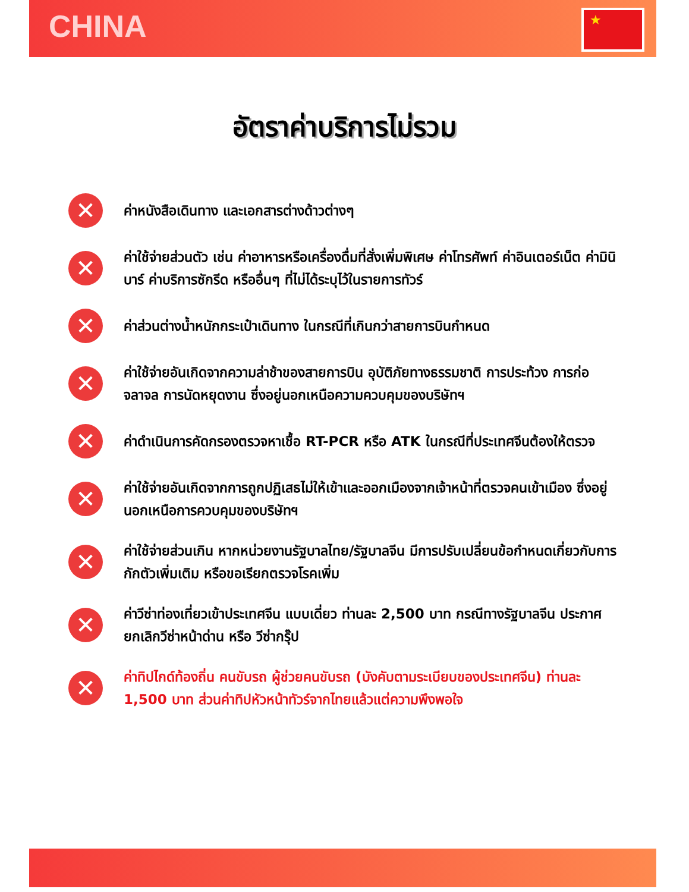CHINA ★
อัตราค่าบริการไม่รวม
✕
ค่าหนังสือเดินทาง และเอกสารต่างด้าวต่างๆ
✕
ค่าใช้จ่ายส่วนตัว เช่น ค่าอาหารหรือเครื่องดื่มที่สั่งเพิ่มพิเศษ ค่าโทรศัพท์ ค่าอินเตอร์เน็ต ค่ามินิบาร์ ค่าบริการซักรีด หรืออื่นๆ ที่ไม่ได้ระบุไว้ในรายการทัวร์
✕
ค่าส่วนต่างน้ำหนักกระเป๋าเดินทาง ในกรณีที่เกินกว่าสายการบินกำหนด
✕
ค่าใช้จ่ายอันเกิดจากความล่าช้าของสายการบิน อุบัติภัยทางธรรมชาติ การประท้วง การก่อจลาจล การนัดหยุดงาน ซึ่งอยู่นอกเหนือความควบคุมของบริษัทฯ
✕
ค่าดำเนินการคัดกรองตรวจหาเชื้อ RT-PCR หรือ ATK ในกรณีที่ประเทศจีนต้องให้ตรวจ
✕
ค่าใช้จ่ายอันเกิดจากการถูกปฏิเสธไม่ให้เข้าและออกเมืองจากเจ้าหน้าที่ตรวจคนเข้าเมือง ซึ่งอยู่นอกเหนือการควบคุมของบริษัทฯ
✕
ค่าใช้จ่ายส่วนเกิน หากหน่วยงานรัฐบาลไทย/รัฐบาลจีน มีการปรับเปลี่ยนข้อกำหนดเกี่ยวกับการกักตัวเพิ่มเติม หรือขอเรียกตรวจโรคเพิ่ม
✕
ค่าวีซ่าท่องเที่ยวเข้าประเทศจีน แบบเดี่ยว ท่านละ 2,500 บาท กรณีทางรัฐบาลจีน ประกาศยกเลิกวีซ่าหน้าด่าน หรือ วีซ่ากรุ๊ป
✕
ค่าทิปไกด์ท้องถิ่น คนขับรถ ผู้ช่วยคนขับรถ (บังคับตามระเบียบของประเทศจีน) ท่านละ 1,500 บาท ส่วนค่าทิปหัวหน้าทัวร์จากไทยแล้วแต่ความพึงพอใจ